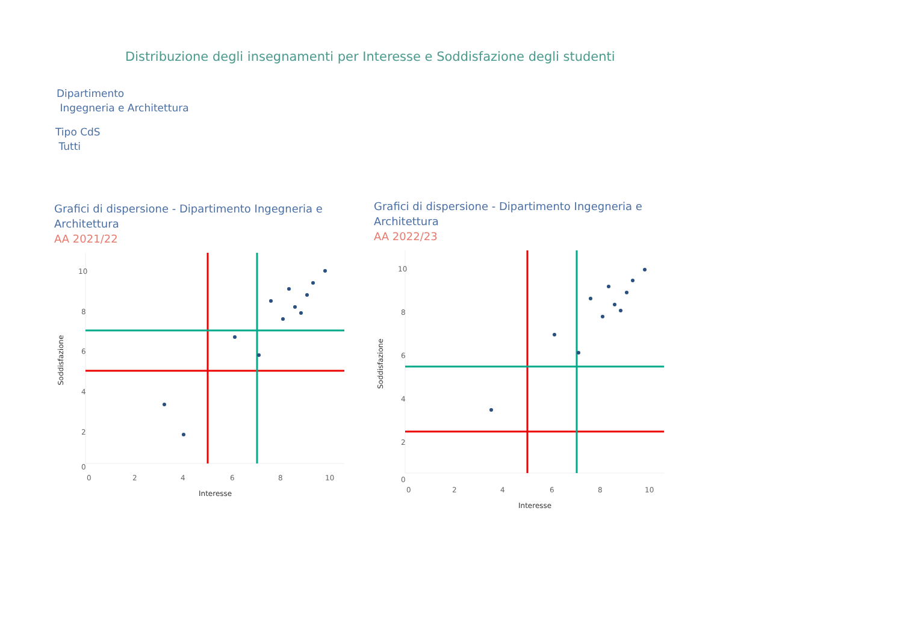Distribuzione degli insegnamenti per Interesse e Soddisfazione degli studenti
Dipartimento
Ingegneria e Architettura
Tipo CdS
Tutti
Grafici di dispersione - Dipartimento Ingegneria e Architettura
AA 2021/22
10
8
6
4
2
0
0
2
4
6
8
10
Interesse
Soddisfazione
Grafici di dispersione - Dipartimento Ingegneria e Architettura
AA 2022/23
10
8
6
4
2
0
0
2
4
6
8
10
Interesse
Soddisfazione